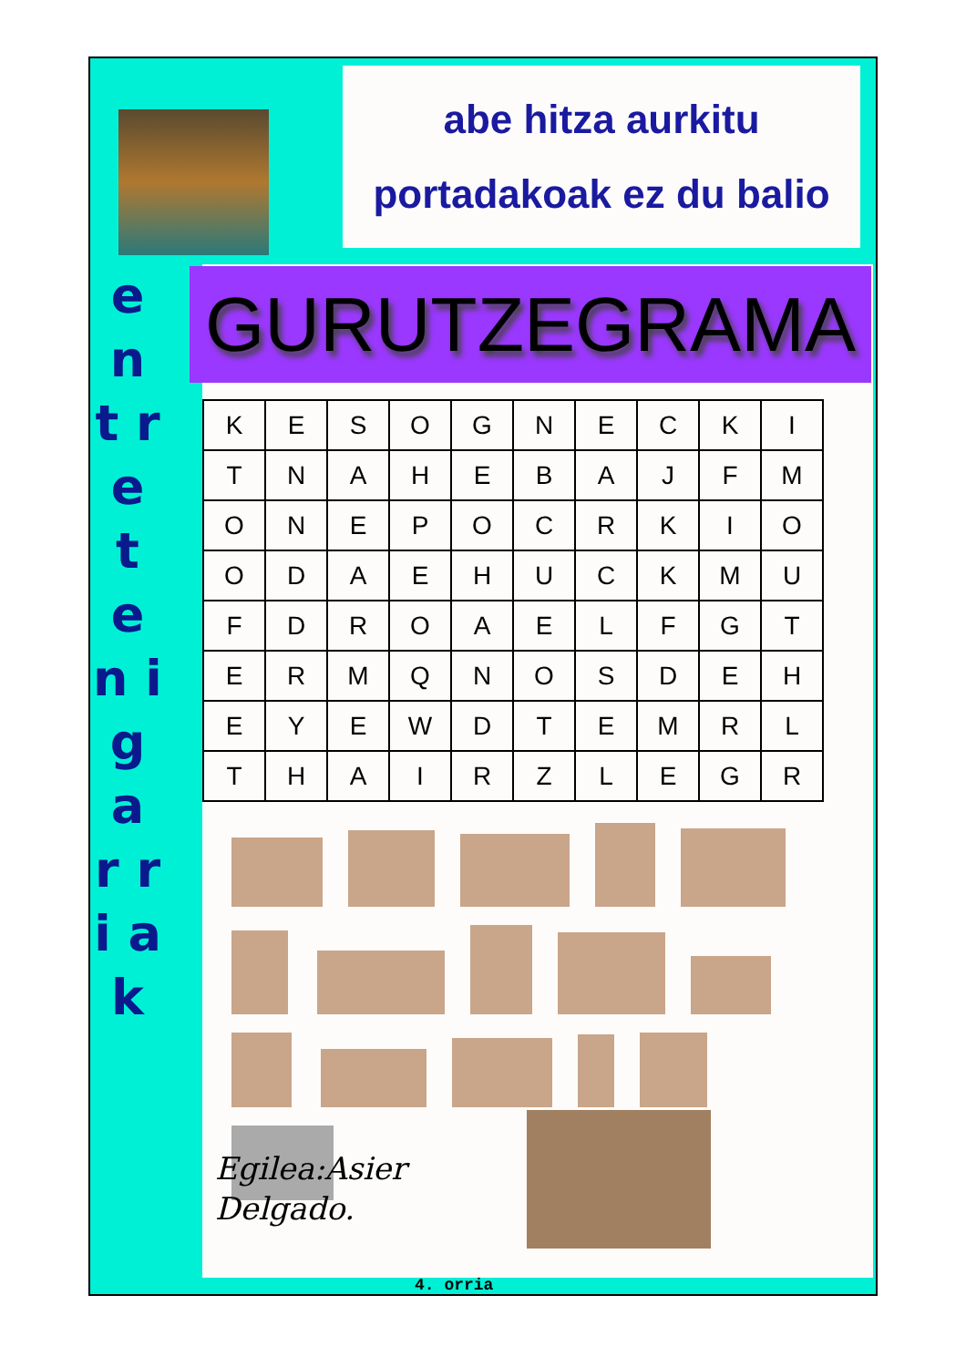abe hitza aurkitu
portadakoak ez du balio
e n t r e t e n i g a r r i a k
GURUTZEGRAMA
| K | E | S | O | G | N | E | C | K | I |
| T | N | A | H | E | B | A | J | F | M |
| O | N | E | P | O | C | R | K | I | O |
| O | D | A | E | H | U | C | K | M | U |
| F | D | R | O | A | E | L | F | G | T |
| E | R | M | Q | N | O | S | D | E | H |
| E | Y | E | W | D | T | E | M | R | L |
| T | H | A | I | R | Z | L | E | G | R |
Egilea:Asier
Delgado.
4. orria